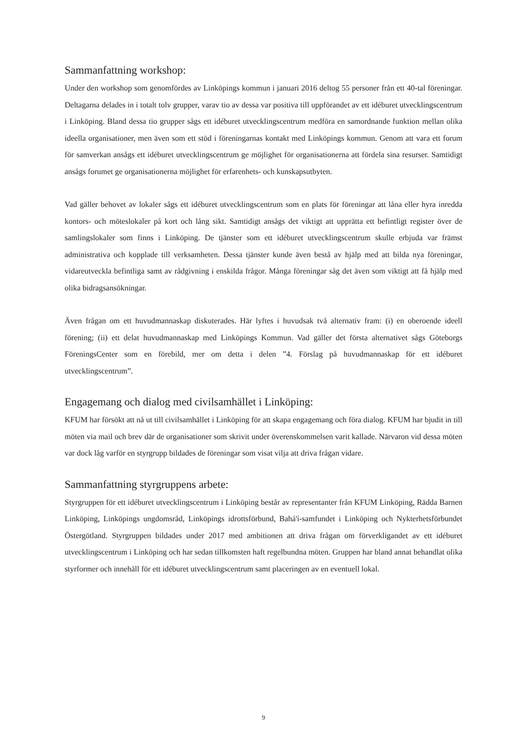Sammanfattning workshop:
Under den workshop som genomfördes av Linköpings kommun i januari 2016 deltog 55 personer från ett 40-tal föreningar. Deltagarna delades in i totalt tolv grupper, varav tio av dessa var positiva till uppförandet av ett idéburet utvecklingscentrum i Linköping. Bland dessa tio grupper sågs ett idéburet utvecklingscentrum medföra en samordnande funktion mellan olika ideella organisationer, men även som ett stöd i föreningarnas kontakt med Linköpings kommun. Genom att vara ett forum för samverkan ansågs ett idéburet utvecklingscentrum ge möjlighet för organisationerna att fördela sina resurser. Samtidigt ansågs forumet ge organisationerna möjlighet för erfarenhets- och kunskapsutbyten.
Vad gäller behovet av lokaler sågs ett idéburet utvecklingscentrum som en plats för föreningar att låna eller hyra inredda kontors- och möteslokaler på kort och lång sikt. Samtidigt ansågs det viktigt att upprätta ett befintligt register över de samlingslokaler som finns i Linköping. De tjänster som ett idéburet utvecklingscentrum skulle erbjuda var främst administrativa och kopplade till verksamheten. Dessa tjänster kunde även bestå av hjälp med att bilda nya föreningar, vidareutveckla befintliga samt av rådgivning i enskilda frågor. Många föreningar såg det även som viktigt att få hjälp med olika bidragsansökningar.
Även frågan om ett huvudmannaskap diskuterades. Här lyftes i huvudsak två alternativ fram: (i) en oberoende ideell förening; (ii) ett delat huvudmannaskap med Linköpings Kommun. Vad gäller det första alternativet sågs Göteborgs FöreningsCenter som en förebild, mer om detta i delen ”4. Förslag på huvudmannaskap för ett idéburet utvecklingscentrum”.
Engagemang och dialog med civilsamhället i Linköping:
KFUM har försökt att nå ut till civilsamhället i Linköping för att skapa engagemang och föra dialog. KFUM har bjudit in till möten via mail och brev där de organisationer som skrivit under överenskommelsen varit kallade. Närvaron vid dessa möten var dock låg varför en styrgrupp bildades de föreningar som visat vilja att driva frågan vidare.
Sammanfattning styrgruppens arbete:
Styrgruppen för ett idéburet utvecklingscentrum i Linköping består av representanter från KFUM Linköping, Rädda Barnen Linköping, Linköpings ungdomsråd, Linköpings idrottsförbund, Bahá'í-samfundet i Linköping och Nykterhetsförbundet Östergötland. Styrgruppen bildades under 2017 med ambitionen att driva frågan om förverkligandet av ett idéburet utvecklingscentrum i Linköping och har sedan tillkomsten haft regelbundna möten. Gruppen har bland annat behandlat olika styrformer och innehåll för ett idéburet utvecklingscentrum samt placeringen av en eventuell lokal.
9